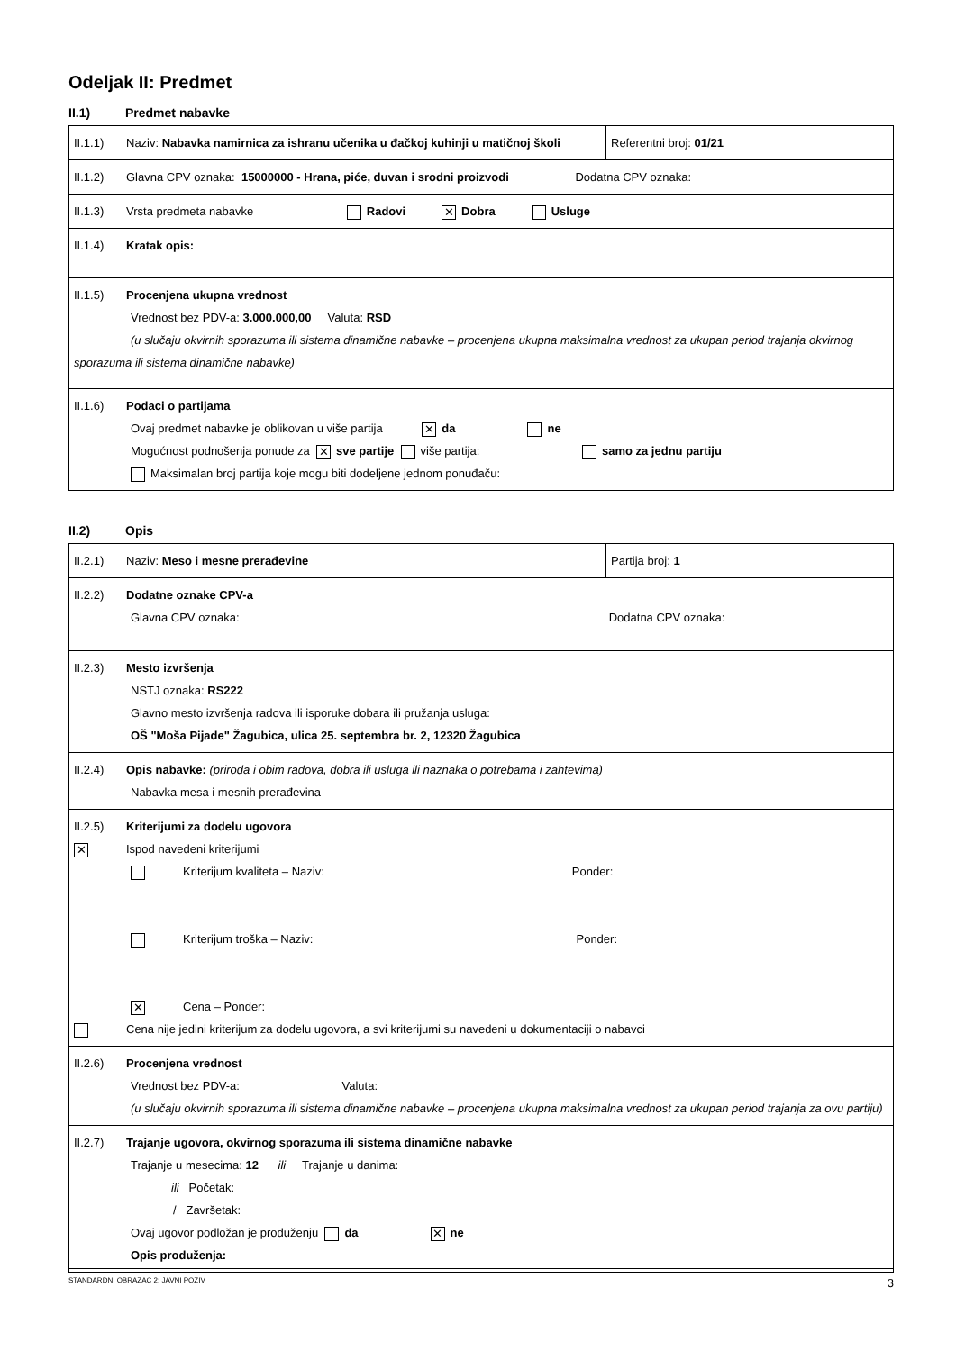Odeljak II: Predmet
II.1) Predmet nabavke
| II.1.1) Naziv: Nabavka namirnica za ishranu učenika u đačkoj kuhinji u matičnoj školi | Referentni broj: 01/21 |
| II.1.2) Glavna CPV oznaka: 15000000 - Hrana, piće, duvan i srodni proizvodi Dodatna CPV oznaka: | |
| II.1.3) Vrsta predmeta nabavke Radovi ✕ Dobra Usluge | |
| II.1.4) Kratak opis: | |
| II.1.5) Procenjena ukupna vrednost Vrednost bez PDV-a: 3.000.000,00 Valuta: RSD (u slučaju okvirnih sporazuma ili sistema dinamične nabavke – procenjena ukupna maksimalna vrednost za ukupan period trajanja okvirnog sporazuma ili sistema dinamične nabavke) | |
| II.1.6) Podaci o partijama Ovaj predmet nabavke je oblikovan u više partija ✕ da ne Mogućnost podnošenja ponude za ✕ sve partije više partija: samo za jednu partiju Maksimalan broj partija koje mogu biti dodeljene jednom ponuđaču: | |
II.2) Opis
| II.2.1) Naziv: Meso i mesne prerađevine | Partija broj: 1 |
| II.2.2) Dodatne oznake CPV-a Glavna CPV oznaka: Dodatna CPV oznaka: | |
| II.2.3) Mesto izvršenja NSTJ oznaka: RS222 Glavno mesto izvršenja radova ili isporuke dobara ili pružanja usluga: OŠ "Moša Pijade" Žagubica, ulica 25. septembra br. 2, 12320 Žagubica | |
| II.2.4) Opis nabavke: (priroda i obim radova, dobra ili usluga ili naznaka o potrebama i zahtevima) Nabavka mesa i mesnih prerađevina | |
| II.2.5) Kriterijumi za dodelu ugovora ✕ Ispod navedeni kriterijumi Kriterijum kvaliteta – Naziv: Ponder: Kriterijum troška – Naziv: Ponder: ✕ Cena – Ponder: Cena nije jedini kriterijum za dodelu ugovora, a svi kriterijumi su navedeni u dokumentaciji o nabavci | |
| II.2.6) Procenjena vrednost Vrednost bez PDV-a: Valuta: (u slučaju okvirnih sporazuma ili sistema dinamične nabavke – procenjena ukupna maksimalna vrednost za ukupan period trajanja za ovu partiju) | |
| II.2.7) Trajanje ugovora, okvirnog sporazuma ili sistema dinamične nabavke Trajanje u mesecima: 12 ili Trajanje u danima: ili Početak: / Završetak: Ovaj ugovor podložan je produženju da ✕ ne Opis produženja: | |
STANDARDNI OBRAZAC 2: JAVNI POZIV 3